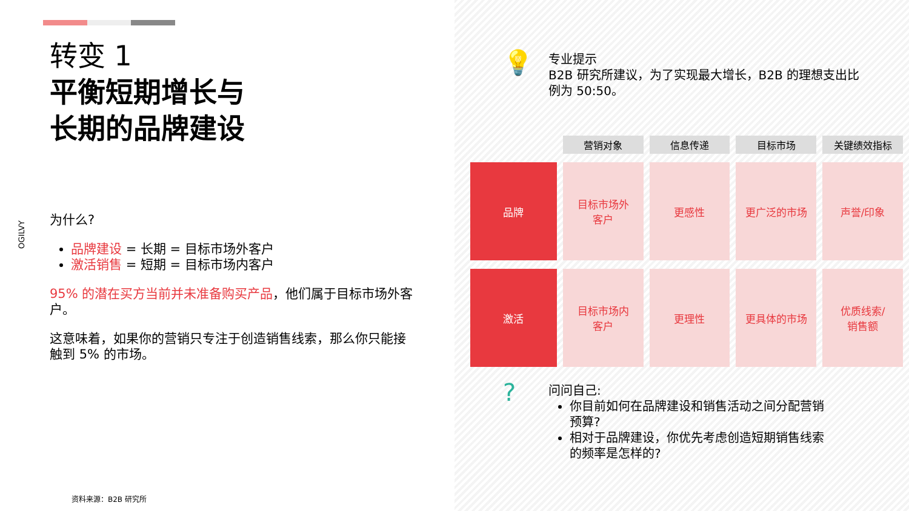转变 1
平衡短期增长与
长期的品牌建设
OGILVY
为什么?
品牌建设 = 长期 = 目标市场外客户
激活销售 = 短期 = 目标市场内客户
95% 的潜在买方当前并未准备购买产品，他们属于目标市场外客户。
这意味着，如果你的营销只专注于创造销售线索，那么你只能接触到 5% 的市场。
资料来源：B2B 研究所
💡
专业提示
B2B 研究所建议，为了实现最大增长，B2B 的理想支出比例为 50:50。
| | 营销对象 | 信息传递 | 目标市场 | 关键绩效指标 |
| --- | --- | --- | --- | --- |
| 品牌 | 目标市场外 客户 | 更感性 | 更广泛的市场 | 声誉/印象 |
| 激活 | 目标市场内 客户 | 更理性 | 更具体的市场 | 优质线索/ 销售额 |
?
问问自己:
你目前如何在品牌建设和销售活动之间分配营销预算?
相对于品牌建设，你优先考虑创造短期销售线索的频率是怎样的?